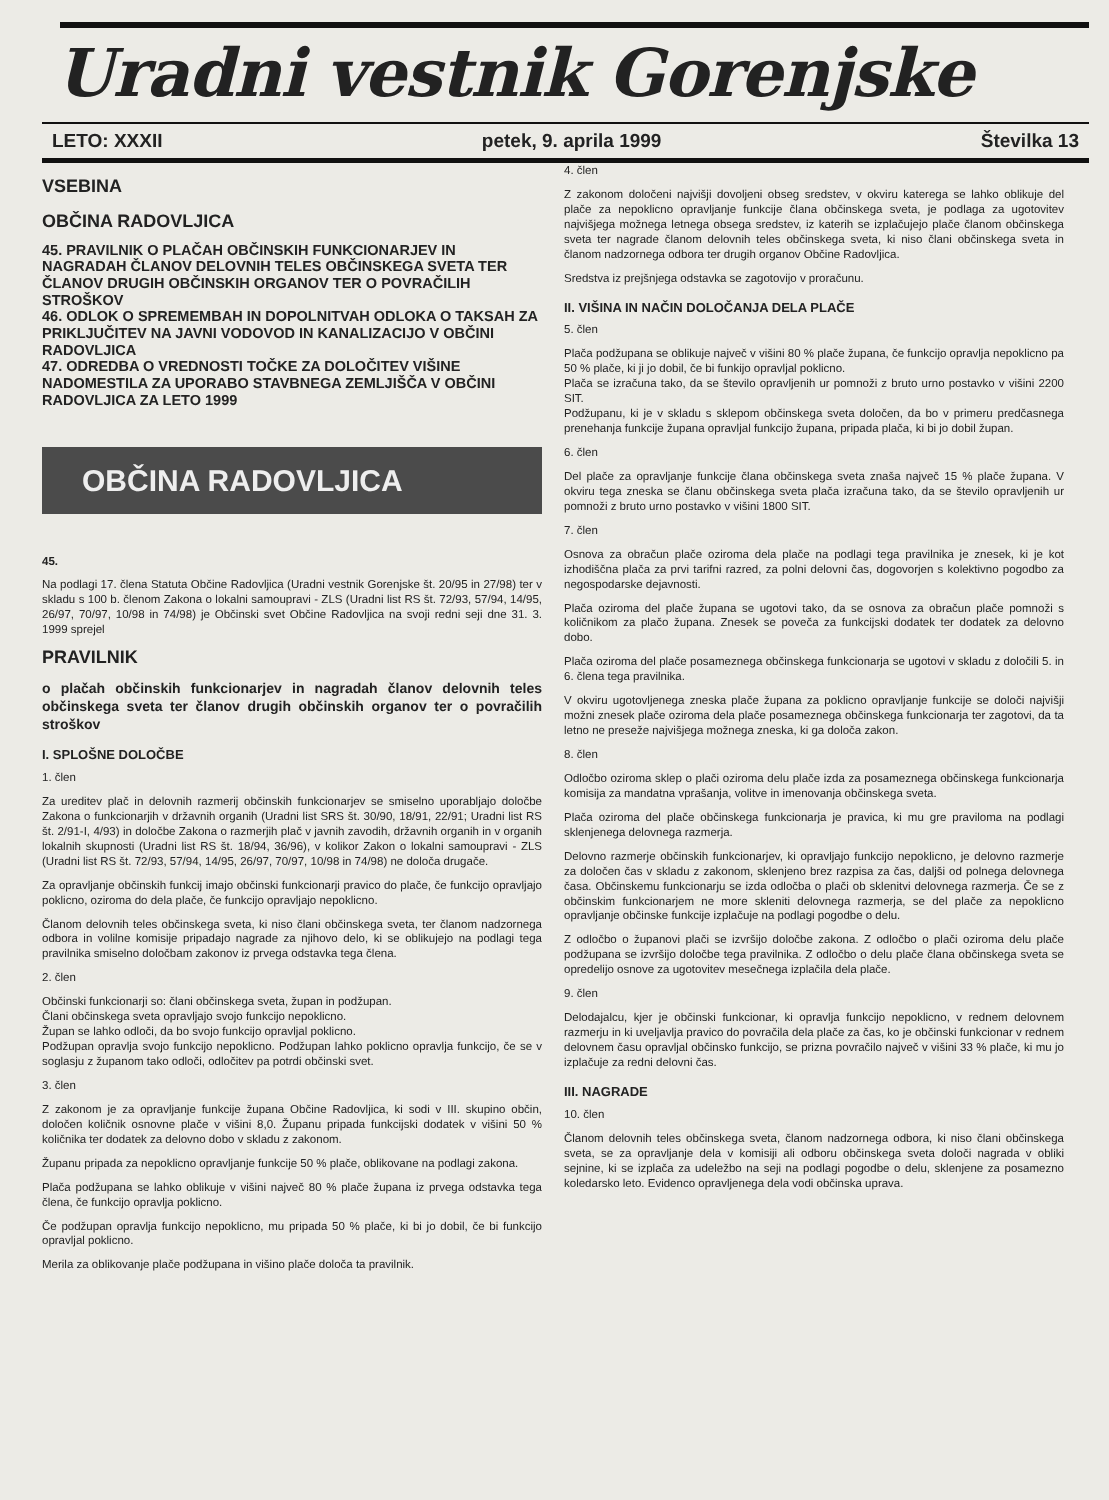Uradni vestnik Gorenjske
LETO: XXXII petek, 9. aprila 1999 Številka 13
VSEBINA
OBČINA RADOVLJICA
45. PRAVILNIK O PLAČAH OBČINSKIH FUNKCIONARJEV IN NAGRADAH ČLANOV DELOVNIH TELES OBČINSKEGA SVETA TER ČLANOV DRUGIH OBČINSKIH ORGANOV TER O POVRAČILIH STROŠKOV
46. ODLOK O SPREMEMBAH IN DOPOLNITVAH ODLOKA O TAKSAH ZA PRIKLJUČITEV NA JAVNI VODOVOD IN KANALIZACIJO V OBČINI RADOVLJICA
47. ODREDBA O VREDNOSTI TOČKE ZA DOLOČITEV VIŠINE NADOMESTILA ZA UPORABO STAVBNEGA ZEMLJIŠČA V OBČINI RADOVLJICA ZA LETO 1999
OBČINA RADOVLJICA
45.
Na podlagi 17. člena Statuta Občine Radovljica (Uradni vestnik Gorenjske št. 20/95 in 27/98) ter v skladu s 100 b. členom Zakona o lokalni samoupravi - ZLS (Uradni list RS št. 72/93, 57/94, 14/95, 26/97, 70/97, 10/98 in 74/98) je Občinski svet Občine Radovljica na svoji redni seji dne 31. 3. 1999 sprejel
PRAVILNIK
o plačah občinskih funkcionarjev in nagradah članov delovnih teles občinskega sveta ter članov drugih občinskih organov ter o povračilih stroškov
I. SPLOŠNE DOLOČBE
1. člen
Za ureditev plač in delovnih razmerij občinskih funkcionarjev se smiselno uporabljajo določbe Zakona o funkcionarjih v državnih organih (Uradni list SRS št. 30/90, 18/91, 22/91; Uradni list RS št. 2/91-I, 4/93) in določbe Zakona o razmerjih plač v javnih zavodih, državnih organih in v organih lokalnih skupnosti (Uradni list RS št. 18/94, 36/96), v kolikor Zakon o lokalni samoupravi - ZLS (Uradni list RS št. 72/93, 57/94, 14/95, 26/97, 70/97, 10/98 in 74/98) ne določa drugače.
Za opravljanje občinskih funkcij imajo občinski funkcionarji pravico do plače, če funkcijo opravljajo poklicno, oziroma do dela plače, če funkcijo opravljajo nepoklicno.
Članom delovnih teles občinskega sveta, ki niso člani občinskega sveta, ter članom nadzornega odbora in volilne komisije pripadajo nagrade za njihovo delo, ki se oblikujejo na podlagi tega pravilnika smiselno določbam zakonov iz prvega odstavka tega člena.
2. člen
Občinski funkcionarji so: člani občinskega sveta, župan in podžupan.
Člani občinskega sveta opravljajo svojo funkcijo nepoklicno.
Župan se lahko odloči, da bo svojo funkcijo opravljal poklicno.
Podžupan opravlja svojo funkcijo nepoklicno. Podžupan lahko poklicno opravlja funkcijo, če se v soglasju z županom tako odloči, odločitev pa potrdi občinski svet.
3. člen
Z zakonom je za opravljanje funkcije župana Občine Radovljica, ki sodi v III. skupino občin, določen količnik osnovne plače v višini 8,0. Županu pripada funkcijski dodatek v višini 50 % količnika ter dodatek za delovno dobo v skladu z zakonom.
Županu pripada za nepoklicno opravljanje funkcije 50 % plače, oblikovane na podlagi zakona.
Plača podžupana se lahko oblikuje v višini največ 80 % plače župana iz prvega odstavka tega člena, če funkcijo opravlja poklicno.
Če podžupan opravlja funkcijo nepoklicno, mu pripada 50 % plače, ki bi jo dobil, če bi funkcijo opravljal poklicno.
Merila za oblikovanje plače podžupana in višino plače določa ta pravilnik.
4. člen
Z zakonom določeni najvišji dovoljeni obseg sredstev, v okviru katerega se lahko oblikuje del plače za nepoklicno opravljanje funkcije člana občinskega sveta, je podlaga za ugotovitev najvišjega možnega letnega obsega sredstev, iz katerih se izplačujejo plače članom občinskega sveta ter nagrade članom delovnih teles občinskega sveta, ki niso člani občinskega sveta in članom nadzornega odbora ter drugih organov Občine Radovljica.
Sredstva iz prejšnjega odstavka se zagotovijo v proračunu.
II. VIŠINA IN NAČIN DOLOČANJA DELA PLAČE
5. člen
Plača podžupana se oblikuje največ v višini 80 % plače župana, če funkcijo opravlja nepoklicno pa 50 % plače, ki ji jo dobil, če bi funkijo opravljal poklicno.
Plača se izračuna tako, da se število opravljenih ur pomnoži z bruto urno postavko v višini 2200 SIT.
Podžupanu, ki je v skladu s sklepom občinskega sveta določen, da bo v primeru predčasnega prenehanja funkcije župana opravljal funkcijo župana, pripada plača, ki bi jo dobil župan.
6. člen
Del plače za opravljanje funkcije člana občinskega sveta znaša največ 15 % plače župana. V okviru tega zneska se članu občinskega sveta plača izračuna tako, da se število opravljenih ur pomnoži z bruto urno postavko v višini 1800 SIT.
7. člen
Osnova za obračun plače oziroma dela plače na podlagi tega pravilnika je znesek, ki je kot izhodiščna plača za prvi tarifni razred, za polni delovni čas, dogovorjen s kolektivno pogodbo za negospodarske dejavnosti.
Plača oziroma del plače župana se ugotovi tako, da se osnova za obračun plače pomnoži s količnikom za plačo župana. Znesek se poveča za funkcijski dodatek ter dodatek za delovno dobo.
Plača oziroma del plače posameznega občinskega funkcionarja se ugotovi v skladu z določili 5. in 6. člena tega pravilnika.
V okviru ugotovljenega zneska plače župana za poklicno opravljanje funkcije se določi najvišji možni znesek plače oziroma dela plače posameznega občinskega funkcionarja ter zagotovi, da ta letno ne preseže najvišjega možnega zneska, ki ga določa zakon.
8. člen
Odločbo oziroma sklep o plači oziroma delu plače izda za posameznega občinskega funkcionarja komisija za mandatna vprašanja, volitve in imenovanja občinskega sveta.
Plača oziroma del plače občinskega funkcionarja je pravica, ki mu gre praviloma na podlagi sklenjenega delovnega razmerja.
Delovno razmerje občinskih funkcionarjev, ki opravljajo funkcijo nepoklicno, je delovno razmerje za določen čas v skladu z zakonom, sklenjeno brez razpisa za čas, daljši od polnega delovnega časa. Občinskemu funkcionarju se izda odločba o plači ob sklenitvi delovnega razmerja. Če se z občinskim funkcionarjem ne more skleniti delovnega razmerja, se del plače za nepoklicno opravljanje občinske funkcije izplačuje na podlagi pogodbe o delu.
Z odločbo o županovi plači se izvršijo določbe zakona. Z odločbo o plači oziroma delu plače podžupana se izvršijo določbe tega pravilnika. Z odločbo o delu plače člana občinskega sveta se opredelijo osnove za ugotovitev mesečnega izplačila dela plače.
9. člen
Delodajalcu, kjer je občinski funkcionar, ki opravlja funkcijo nepoklicno, v rednem delovnem razmerju in ki uveljavlja pravico do povračila dela plače za čas, ko je občinski funkcionar v rednem delovnem času opravljal občinsko funkcijo, se prizna povračilo največ v višini 33 % plače, ki mu jo izplačuje za redni delovni čas.
III. NAGRADE
10. člen
Članom delovnih teles občinskega sveta, članom nadzornega odbora, ki niso člani občinskega sveta, se za opravljanje dela v komisiji ali odboru občinskega sveta določi nagrada v obliki sejnine, ki se izplača za udeležbo na seji na podlagi pogodbe o delu, sklenjene za posamezno koledarsko leto. Evidenco opravljenega dela vodi občinska uprava.